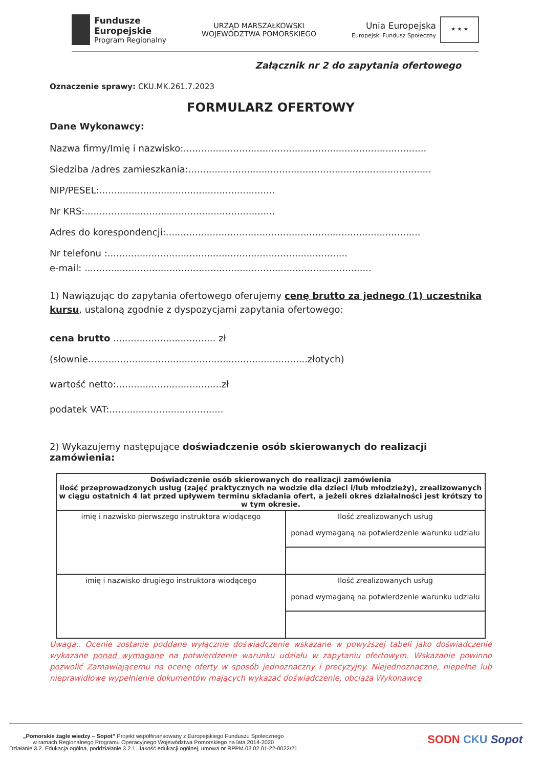Fundusze
Europejskie
Program Regionalny
URZĄD MARSZAŁKOWSKI
WOJEWÓDZTWA POMORSKIEGO
Unia Europejska
Europejski Fundusz Społeczny
★ ★ ★
Załącznik nr 2 do zapytania ofertowego
Oznaczenie sprawy: CKU.MK.261.7.2023
FORMULARZ OFERTOWY
Dane Wykonawcy:
Nazwa firmy/Imię i nazwisko:...................................................................................
Siedziba /adres zamieszkania:...................................................................................
NIP/PESEL:............................................................
Nr KRS:.................................................................
Adres do korespondencji:.......................................................................................
Nr telefonu :..................................................................................
e-mail: ..................................................................................................
1) Nawiązując do zapytania ofertowego oferujemy cenę brutto za jednego (1) uczestnika kursu, ustaloną zgodnie z dyspozycjami zapytania ofertowego:
cena brutto ................................... zł
(słownie...........................................................................złotych)
wartość netto:....................................zł
podatek VAT:.......................................
2) Wykazujemy następujące doświadczenie osób skierowanych do realizacji zamówienia:
| Doświadczenie osób skierowanych do realizacji zamówienia ilość przeprowadzonych usług (zajęć praktycznych na wodzie dla dzieci i/lub młodzieży), zrealizowanych w ciągu ostatnich 4 lat przed upływem terminu składania ofert, a jeżeli okres działalności jest krótszy to w tym okresie. | |
| imię i nazwisko pierwszego instruktora wiodącego | Ilość zrealizowanych usług ponad wymaganą na potwierdzenie warunku udziału |
| imię i nazwisko drugiego instruktora wiodącego | Ilość zrealizowanych usług ponad wymaganą na potwierdzenie warunku udziału |
Uwaga:. Ocenie zostanie poddane wyłącznie doświadczenie wskazane w powyższej tabeli jako doświadczenie wykazane ponad wymagane na potwierdzenie warunku udziału w zapytaniu ofertowym. Wskazanie powinno pozwolić Zamawiającemu na ocenę oferty w sposób jednoznaczny i precyzyjny. Niejednoznaczne, niepełne lub nieprawidłowe wypełnienie dokumentów mających wykazać doświadczenie, obciąża Wykonawcę
„Pomorskie żagle wiedzy – Sopot” Projekt współfinansowany z Europejskiego Funduszu Społecznego
w ramach Regionalnego Programu Operacyjnego Województwa Pomorskiego na lata 2014-2020
Działanie 3.2. Edukacja ogólna, poddziałanie 3.2.1. Jakość edukacji ogólnej, umowa nr RPPM.03.02.01-22-0022/21
SODN CKU Sopot